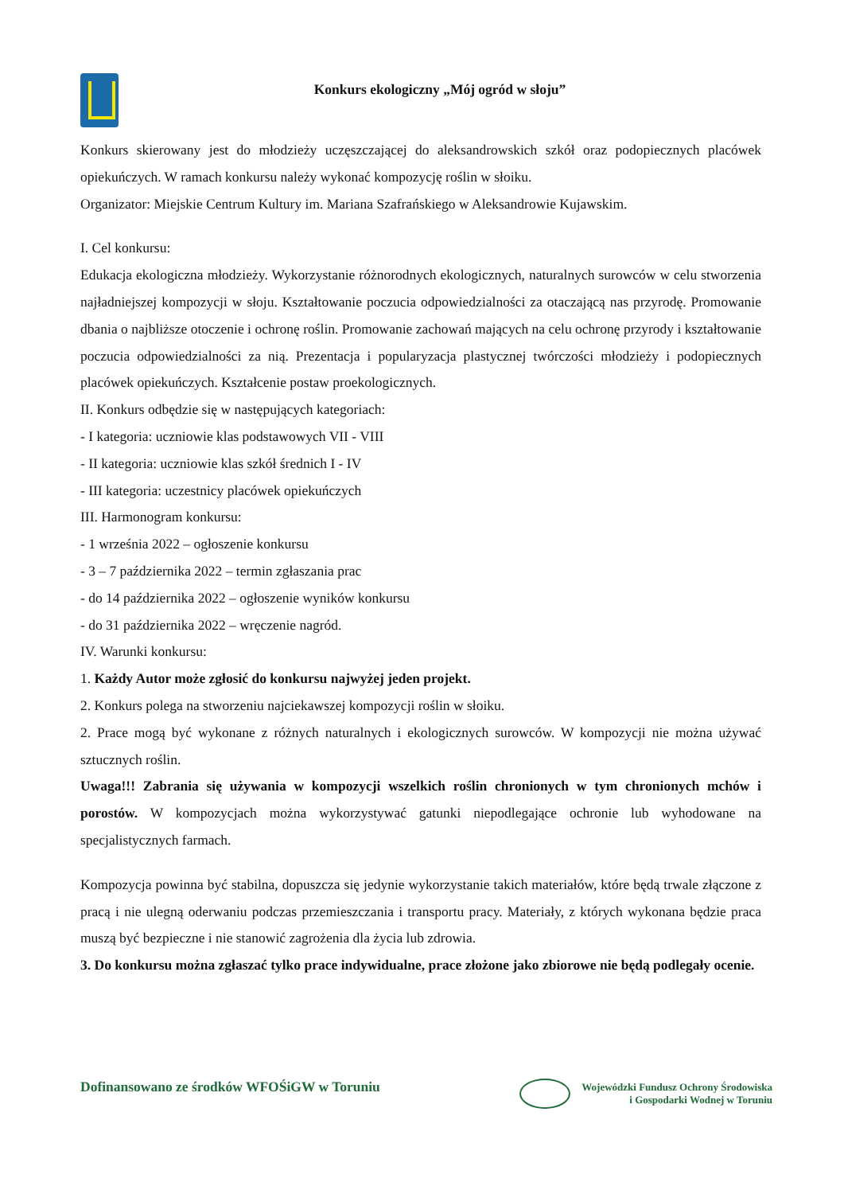Konkurs ekologiczny „Mój ogród w słoju”
Konkurs skierowany jest do młodzieży uczęszczającej do aleksandrowskich szkół oraz podopiecznych placówek opiekuńczych. W ramach konkursu należy wykonać kompozycję roślin w słoiku.
Organizator: Miejskie Centrum Kultury im. Mariana Szafrańskiego w Aleksandrowie Kujawskim.
I. Cel konkursu:
Edukacja ekologiczna młodzieży. Wykorzystanie różnorodnych ekologicznych, naturalnych surowców w celu stworzenia najładniejszej kompozycji w słoju. Kształtowanie poczucia odpowiedzialności za otaczającą nas przyrodę. Promowanie dbania o najbliższe otoczenie i ochronę roślin. Promowanie zachowań mających na celu ochronę przyrody i kształtowanie poczucia odpowiedzialności za nią. Prezentacja i popularyzacja plastycznej twórczości młodzieży i podopiecznych placówek opiekuńczych. Kształcenie postaw proekologicznych.
II. Konkurs odbędzie się w następujących kategoriach:
- I kategoria: uczniowie klas podstawowych VII - VIII
- II kategoria: uczniowie klas szkół średnich I - IV
- III kategoria: uczestnicy placówek opiekuńczych
III. Harmonogram konkursu:
- 1 września 2022 – ogłoszenie konkursu
- 3 – 7 października 2022 – termin zgłaszania prac
- do 14 października 2022 – ogłoszenie wyników konkursu
- do 31 października 2022 – wręczenie nagród.
IV. Warunki konkursu:
1. Każdy Autor może zgłosić do konkursu najwyżej jeden projekt.
2. Konkurs polega na stworzeniu najciekawszej kompozycji roślin w słoiku.
2. Prace mogą być wykonane z różnych naturalnych i ekologicznych surowców. W kompozycji nie można używać sztucznych roślin.
Uwaga!!! Zabrania się używania w kompozycji wszelkich roślin chronionych w tym chronionych mchów i porostów. W kompozycjach można wykorzystywać gatunki niepodlegające ochronie lub wyhodowane na specjalistycznych farmach.
Kompozycja powinna być stabilna, dopuszcza się jedynie wykorzystanie takich materiałów, które będą trwale złączone z pracą i nie ulegną oderwaniu podczas przemieszczania i transportu pracy. Materiały, z których wykonana będzie praca muszą być bezpieczne i nie stanowić zagrożenia dla życia lub zdrowia.
3. Do konkursu można zgłaszać tylko prace indywidualne, prace złożone jako zbiorowe nie będą podlegały ocenie.
Dofinansowano ze środków WFOŚiGW w Toruniu
Wojewódzki Fundusz Ochrony Środowiska
i Gospodarki Wodnej w Toruniu